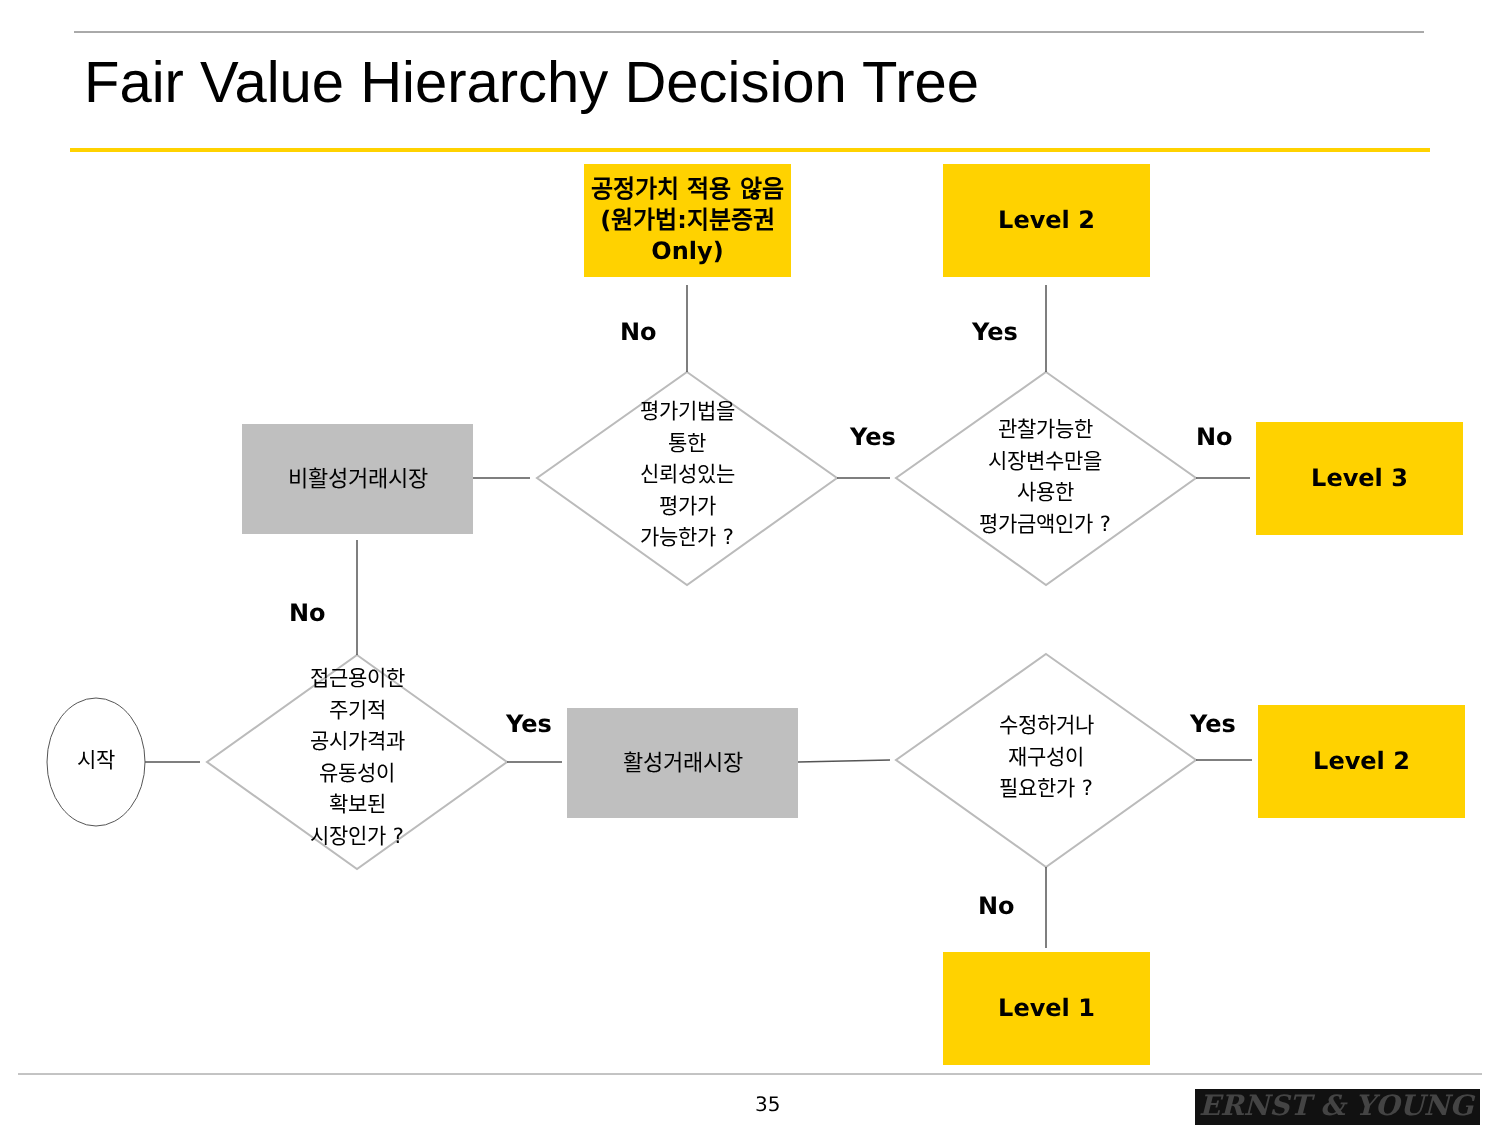Fair Value Hierarchy Decision Tree
공정가치 적용 않음
(원가법:지분증권
Only)
Level 2
No Yes
비활성거래시장
평가기법을
통한
신뢰성있는
평가가
가능한가 ?
Yes
관찰가능한
시장변수만을
사용한
평가금액인가 ?
No Level 3
No
시작
접근용이한
주기적
공시가격과
유동성이
확보된
시장인가 ?
Yes 활성거래시장
수정하거나
재구성이
필요한가 ?
Yes Level 2
No
Level 1
35 ERNST & YOUNG